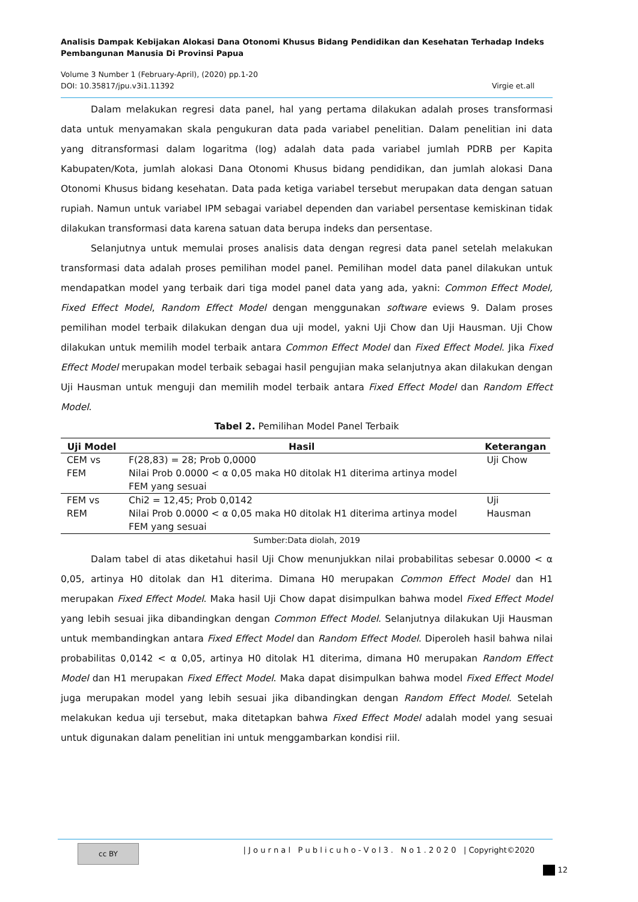Analisis Dampak Kebijakan Alokasi Dana Otonomi Khusus Bidang Pendidikan dan Kesehatan Terhadap Indeks Pembangunan Manusia Di Provinsi Papua
Volume 3 Number 1 (February-April), (2020) pp.1-20
DOI: 10.35817/jpu.v3i1.11392 Virgie et.all
Dalam melakukan regresi data panel, hal yang pertama dilakukan adalah proses transformasi data untuk menyamakan skala pengukuran data pada variabel penelitian. Dalam penelitian ini data yang ditransformasi dalam logaritma (log) adalah data pada variabel jumlah PDRB per Kapita Kabupaten/Kota, jumlah alokasi Dana Otonomi Khusus bidang pendidikan, dan jumlah alokasi Dana Otonomi Khusus bidang kesehatan. Data pada ketiga variabel tersebut merupakan data dengan satuan rupiah. Namun untuk variabel IPM sebagai variabel dependen dan variabel persentase kemiskinan tidak dilakukan transformasi data karena satuan data berupa indeks dan persentase.
Selanjutnya untuk memulai proses analisis data dengan regresi data panel setelah melakukan transformasi data adalah proses pemilihan model panel. Pemilihan model data panel dilakukan untuk mendapatkan model yang terbaik dari tiga model panel data yang ada, yakni: Common Effect Model, Fixed Effect Model, Random Effect Model dengan menggunakan software eviews 9. Dalam proses pemilihan model terbaik dilakukan dengan dua uji model, yakni Uji Chow dan Uji Hausman. Uji Chow dilakukan untuk memilih model terbaik antara Common Effect Model dan Fixed Effect Model. Jika Fixed Effect Model merupakan model terbaik sebagai hasil pengujian maka selanjutnya akan dilakukan dengan Uji Hausman untuk menguji dan memilih model terbaik antara Fixed Effect Model dan Random Effect Model.
Tabel 2. Pemilihan Model Panel Terbaik
| Uji Model | Hasil | Keterangan |
| --- | --- | --- |
| CEM vs FEM | F(28,83) = 28; Prob 0,0000 Nilai Prob 0.0000 < α 0,05 maka H0 ditolak H1 diterima artinya model FEM yang sesuai | Uji Chow |
| FEM vs REM | Chi2 = 12,45; Prob 0,0142 Nilai Prob 0.0000 < α 0,05 maka H0 ditolak H1 diterima artinya model FEM yang sesuai | Uji Hausman |
Sumber:Data diolah, 2019
Dalam tabel di atas diketahui hasil Uji Chow menunjukkan nilai probabilitas sebesar 0.0000 < α 0,05, artinya H0 ditolak dan H1 diterima. Dimana H0 merupakan Common Effect Model dan H1 merupakan Fixed Effect Model. Maka hasil Uji Chow dapat disimpulkan bahwa model Fixed Effect Model yang lebih sesuai jika dibandingkan dengan Common Effect Model. Selanjutnya dilakukan Uji Hausman untuk membandingkan antara Fixed Effect Model dan Random Effect Model. Diperoleh hasil bahwa nilai probabilitas 0,0142 < α 0,05, artinya H0 ditolak H1 diterima, dimana H0 merupakan Random Effect Model dan H1 merupakan Fixed Effect Model. Maka dapat disimpulkan bahwa model Fixed Effect Model juga merupakan model yang lebih sesuai jika dibandingkan dengan Random Effect Model. Setelah melakukan kedua uji tersebut, maka ditetapkan bahwa Fixed Effect Model adalah model yang sesuai untuk digunakan dalam penelitian ini untuk menggambarkan kondisi riil.
cc BY | J o u r n a l P u b l i c u h o - V o l 3 . N o 1 . 2 0 2 0 | Copyright©2020
12